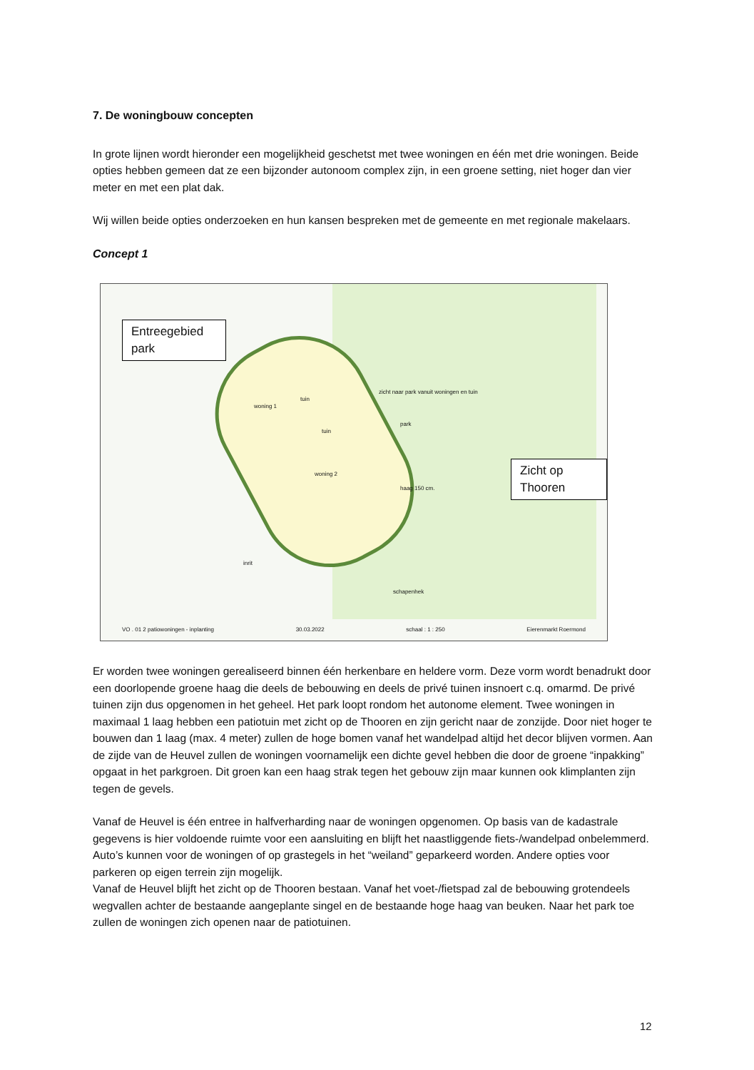7. De woningbouw concepten
In grote lijnen wordt hieronder een mogelijkheid geschetst met twee woningen en één met drie woningen. Beide opties hebben gemeen dat ze een bijzonder autonoom complex zijn, in een groene setting, niet hoger dan vier meter en met een plat dak.
Wij willen beide opties onderzoeken en hun kansen bespreken met de gemeente en met regionale makelaars.
Concept 1
Entreegebied park
Zicht op Thooren
zicht naar park vanuit woningen en tuin
park
woning 1
tuin
tuin
woning 2
haag 150 cm.
schapenhek
inrit
VO . 01 2 patiowoningen - inplanting 30.03.2022 schaal : 1 : 250 Eierenmarkt Roermond
Er worden twee woningen gerealiseerd binnen één herkenbare en heldere vorm. Deze vorm wordt benadrukt door een doorlopende groene haag die deels de bebouwing en deels de privé tuinen insnoert c.q. omarmd. De privé tuinen zijn dus opgenomen in het geheel. Het park loopt rondom het autonome element. Twee woningen in maximaal 1 laag hebben een patiotuin met zicht op de Thooren en zijn gericht naar de zonzijde. Door niet hoger te bouwen dan 1 laag (max. 4 meter) zullen de hoge bomen vanaf het wandelpad altijd het decor blijven vormen. Aan de zijde van de Heuvel zullen de woningen voornamelijk een dichte gevel hebben die door de groene “inpakking” opgaat in het parkgroen. Dit groen kan een haag strak tegen het gebouw zijn maar kunnen ook klimplanten zijn tegen de gevels.
Vanaf de Heuvel is één entree in halfverharding naar de woningen opgenomen. Op basis van de kadastrale gegevens is hier voldoende ruimte voor een aansluiting en blijft het naastliggende fiets-/wandelpad onbelemmerd. Auto’s kunnen voor de woningen of op grastegels in het “weiland” geparkeerd worden. Andere opties voor parkeren op eigen terrein zijn mogelijk.
Vanaf de Heuvel blijft het zicht op de Thooren bestaan. Vanaf het voet-/fietspad zal de bebouwing grotendeels wegvallen achter de bestaande aangeplante singel en de bestaande hoge haag van beuken. Naar het park toe zullen de woningen zich openen naar de patiotuinen.
12